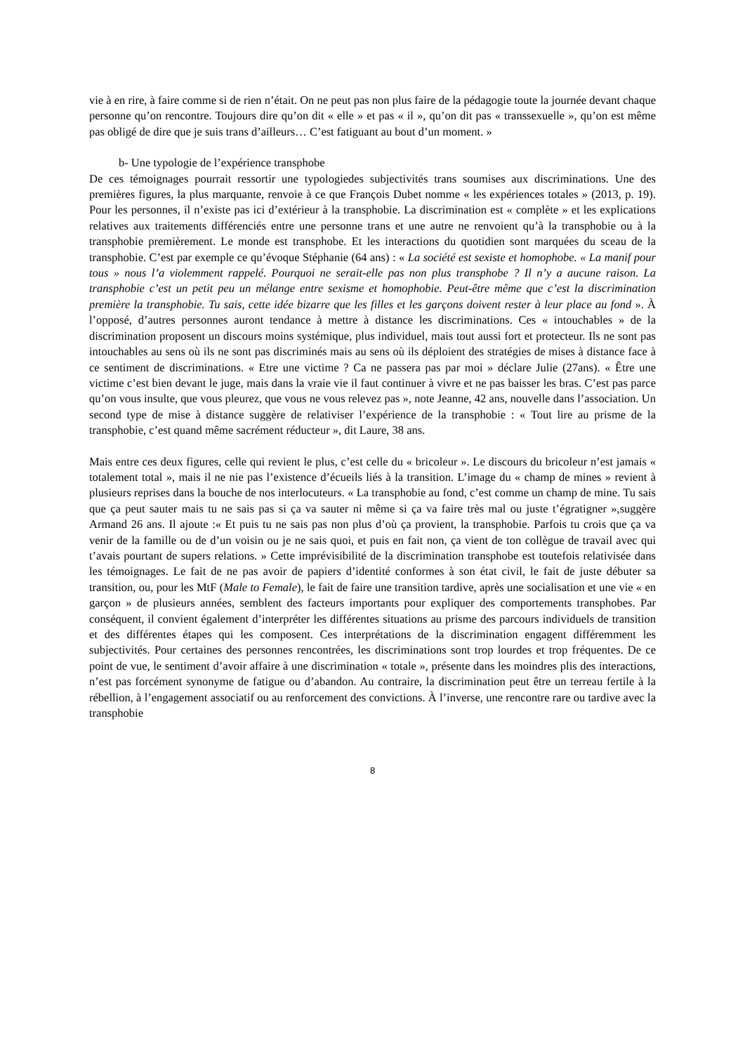vie à en rire, à faire comme si de rien n’était. On ne peut pas non plus faire de la pédagogie toute la journée devant chaque personne qu’on rencontre. Toujours dire qu’on dit « elle » et pas « il », qu’on dit pas « transsexuelle », qu’on est même pas obligé de dire que je suis trans d’ailleurs… C’est fatiguant au bout d’un moment. »
b- Une typologie de l’expérience transphobe
De ces témoignages pourrait ressortir une typologiedes subjectivités trans soumises aux discriminations. Une des premières figures, la plus marquante, renvoie à ce que François Dubet nomme « les expériences totales » (2013, p. 19). Pour les personnes, il n’existe pas ici d’extérieur à la transphobie. La discrimination est « complète » et les explications relatives aux traitements différenciés entre une personne trans et une autre ne renvoient qu’à la transphobie ou à la transphobie premièrement. Le monde est transphobe. Et les interactions du quotidien sont marquées du sceau de la transphobie. C’est par exemple ce qu’évoque Stéphanie (64 ans) : « La société est sexiste et homophobe. « La manif pour tous » nous l’a violemment rappelé. Pourquoi ne serait-elle pas non plus transphobe ? Il n’y a aucune raison. La transphobie c’est un petit peu un mélange entre sexisme et homophobie. Peut-être même que c’est la discrimination première la transphobie. Tu sais, cette idée bizarre que les filles et les garçons doivent rester à leur place au fond ». À l’opposé, d’autres personnes auront tendance à mettre à distance les discriminations. Ces « intouchables » de la discrimination proposent un discours moins systémique, plus individuel, mais tout aussi fort et protecteur. Ils ne sont pas intouchables au sens où ils ne sont pas discriminés mais au sens où ils déploient des stratégies de mises à distance face à ce sentiment de discriminations. « Etre une victime ? Ca ne passera pas par moi » déclare Julie (27ans). « Être une victime c’est bien devant le juge, mais dans la vraie vie il faut continuer à vivre et ne pas baisser les bras. C’est pas parce qu’on vous insulte, que vous pleurez, que vous ne vous relevez pas », note Jeanne, 42 ans, nouvelle dans l’association. Un second type de mise à distance suggère de relativiser l’expérience de la transphobie : « Tout lire au prisme de la transphobie, c’est quand même sacrément réducteur », dit Laure, 38 ans.
Mais entre ces deux figures, celle qui revient le plus, c’est celle du « bricoleur ». Le discours du bricoleur n’est jamais « totalement total », mais il ne nie pas l’existence d’écueils liés à la transition. L’image du « champ de mines » revient à plusieurs reprises dans la bouche de nos interlocuteurs. « La transphobie au fond, c’est comme un champ de mine. Tu sais que ça peut sauter mais tu ne sais pas si ça va sauter ni même si ça va faire très mal ou juste t’égratigner »,suggère Armand 26 ans. Il ajoute :« Et puis tu ne sais pas non plus d’où ça provient, la transphobie. Parfois tu crois que ça va venir de la famille ou de d’un voisin ou je ne sais quoi, et puis en fait non, ça vient de ton collègue de travail avec qui t’avais pourtant de supers relations. » Cette imprévisibilité de la discrimination transphobe est toutefois relativisée dans les témoignages. Le fait de ne pas avoir de papiers d’identité conformes à son état civil, le fait de juste débuter sa transition, ou, pour les MtF (Male to Female), le fait de faire une transition tardive, après une socialisation et une vie « en garçon » de plusieurs années, semblent des facteurs importants pour expliquer des comportements transphobes. Par conséquent, il convient également d’interpréter les différentes situations au prisme des parcours individuels de transition et des différentes étapes qui les composent. Ces interprétations de la discrimination engagent différemment les subjectivités. Pour certaines des personnes rencontrées, les discriminations sont trop lourdes et trop fréquentes. De ce point de vue, le sentiment d’avoir affaire à une discrimination « totale », présente dans les moindres plis des interactions, n’est pas forcément synonyme de fatigue ou d’abandon. Au contraire, la discrimination peut être un terreau fertile à la rébellion, à l’engagement associatif ou au renforcement des convictions. À l’inverse, une rencontre rare ou tardive avec la transphobie
8